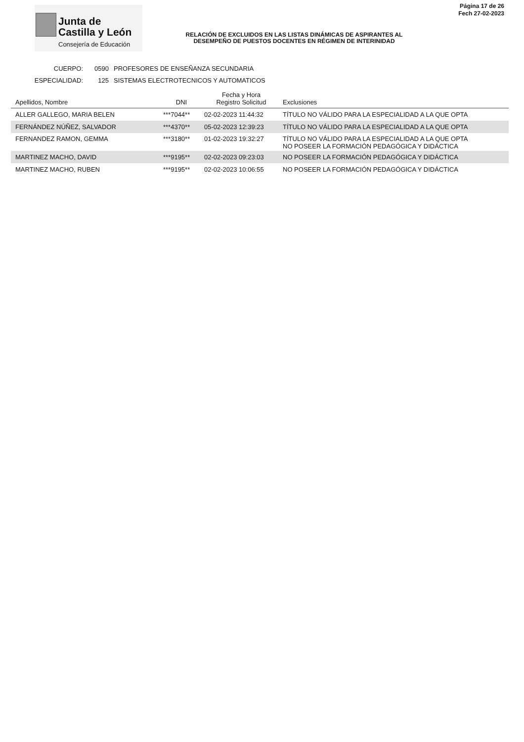Junta de
Castilla y León
Consejería de Educación
RELACIÓN DE EXCLUIDOS EN LAS LISTAS DINÁMICAS DE ASPIRANTES AL
DESEMPEÑO DE PUESTOS DOCENTES EN RÉGIMEN DE INTERINIDAD
Página 17 de 26
Fech 27-02-2023
CUERPO: 0590 PROFESORES DE ENSEÑANZA SECUNDARIA
ESPECIALIDAD: 125 SISTEMAS ELECTROTECNICOS Y AUTOMATICOS
| Apellidos, Nombre | DNI | Fecha y Hora Registro Solicitud | Exclusiones |
| --- | --- | --- | --- |
| ALLER GALLEGO, MARIA BELEN | ***7044** | 02-02-2023 11:44:32 | TÍTULO NO VÁLIDO PARA LA ESPECIALIDAD A LA QUE OPTA |
| FERNÁNDEZ NÚÑEZ, SALVADOR | ***4370** | 05-02-2023 12:39:23 | TÍTULO NO VÁLIDO PARA LA ESPECIALIDAD A LA QUE OPTA |
| FERNANDEZ RAMON, GEMMA | ***3180** | 01-02-2023 19:32:27 | TÍTULO NO VÁLIDO PARA LA ESPECIALIDAD A LA QUE OPTA NO POSEER LA FORMACIÓN PEDAGÓGICA Y DIDÁCTICA |
| MARTINEZ MACHO, DAVID | ***9195** | 02-02-2023 09:23:03 | NO POSEER LA FORMACIÓN PEDAGÓGICA Y DIDÁCTICA |
| MARTINEZ MACHO, RUBEN | ***9195** | 02-02-2023 10:06:55 | NO POSEER LA FORMACIÓN PEDAGÓGICA Y DIDÁCTICA |